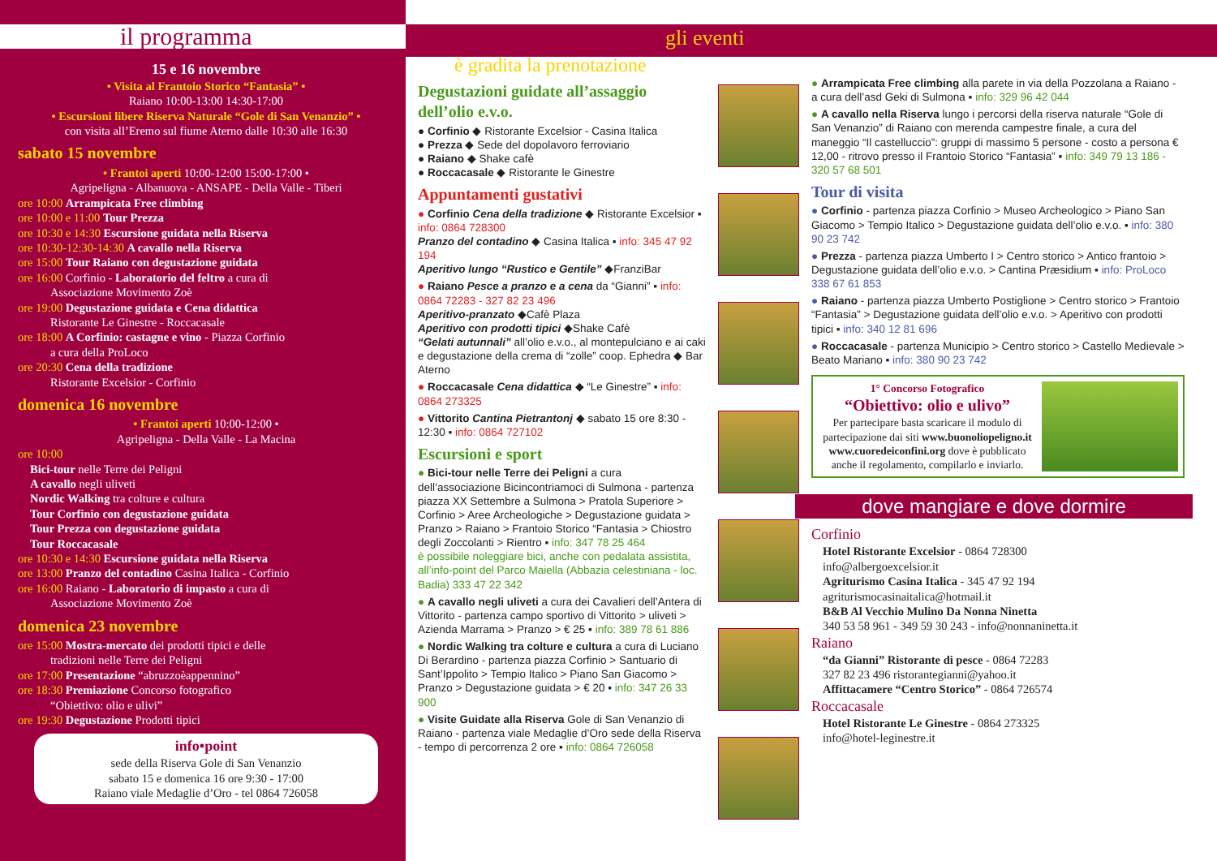il programma
15 e 16 novembre
• Visita al Frantoio Storico “Fantasia” •
Raiano 10:00-13:00 14:30-17:00
• Escursioni libere Riserva Naturale “Gole di San Venanzio” •
con visita all’Eremo sul fiume Aterno dalle 10:30 alle 16:30
sabato 15 novembre
• Frantoi aperti 10:00-12:00 15:00-17:00 •
Agripeligna - Albanuova - ANSAPE - Della Valle - Tiberi
ore 10:00 Arrampicata Free climbing
ore 10:00 e 11:00 Tour Prezza
ore 10:30 e 14:30 Escursione guidata nella Riserva
ore 10:30-12:30-14:30 A cavallo nella Riserva
ore 15:00 Tour Raiano con degustazione guidata
ore 16:00 Corfinio - Laboratorio del feltro a cura di
Associazione Movimento Zoè
ore 19:00 Degustazione guidata e Cena didattica
Ristorante Le Ginestre - Roccacasale
ore 18:00 A Corfinio: castagne e vino - Piazza Corfinio
a cura della ProLoco
ore 20:30 Cena della tradizione
Ristorante Excelsior - Corfinio
domenica 16 novembre
• Frantoi aperti 10:00-12:00 •
Agripeligna - Della Valle - La Macina
ore 10:00
Bici-tour nelle Terre dei Peligni
A cavallo negli uliveti
Nordic Walking tra colture e cultura
Tour Corfinio con degustazione guidata
Tour Prezza con degustazione guidata
Tour Roccacasale
ore 10:30 e 14:30 Escursione guidata nella Riserva
ore 13:00 Pranzo del contadino Casina Italica - Corfinio
ore 16:00 Raiano - Laboratorio di impasto a cura di
Associazione Movimento Zoè
domenica 23 novembre
ore 15:00 Mostra-mercato dei prodotti tipici e delle
tradizioni nelle Terre dei Peligni
ore 17:00 Presentazione “abruzzoèappennino”
ore 18:30 Premiazione Concorso fotografico
“Obiettivo: olio e ulivi”
ore 19:30 Degustazione Prodotti tipici
info•point
sede della Riserva Gole di San Venanzio
sabato 15 e domenica 16 ore 9:30 - 17:00
Raiano viale Medaglie d’Oro - tel 0864 726058
gli eventi
è gradita la prenotazione
Degustazioni guidate all’assaggio dell’olio e.v.o.
● Corfinio ◆ Ristorante Excelsior - Casina Italica
● Prezza ◆ Sede del dopolavoro ferroviario
● Raiano ◆ Shake cafè
● Roccacasale ◆ Ristorante le Ginestre
Appuntamenti gustativi
● Corfinio Cena della tradizione ◆ Ristorante Excelsior ▪ info: 0864 728300
Pranzo del contadino ◆ Casina Italica ▪ info: 345 47 92 194
Aperitivo lungo “Rustico e Gentile” ◆FranziBar
● Raiano Pesce a pranzo e a cena da “Gianni” ▪ info: 0864 72283 - 327 82 23 496
Aperitivo-pranzato ◆Cafè Plaza
Aperitivo con prodotti tipici ◆Shake Cafè
“Gelati autunnali” all’olio e.v.o., al montepulciano e ai caki e degustazione della crema di “zolle” coop. Ephedra ◆ Bar Aterno
● Roccacasale Cena didattica ◆ “Le Ginestre” ▪ info: 0864 273325
● Vittorito Cantina Pietrantonj ◆ sabato 15 ore 8:30 - 12:30 ▪ info: 0864 727102
Escursioni e sport
● Bici-tour nelle Terre dei Peligni a cura dell’associazione Bicincontriamoci di Sulmona - partenza piazza XX Settembre a Sulmona > Pratola Superiore > Corfinio > Aree Archeologiche > Degustazione guidata > Pranzo > Raiano > Frantoio Storico “Fantasia > Chiostro degli Zoccolanti > Rientro ▪ info: 347 78 25 464
è possibile noleggiare bici, anche con pedalata assistita, all’info-point del Parco Maiella (Abbazia celestiniana - loc. Badia) 333 47 22 342
● A cavallo negli uliveti a cura dei Cavalieri dell’Antera di Vittorito - partenza campo sportivo di Vittorito > uliveti > Azienda Marrama > Pranzo > € 25 ▪ info: 389 78 61 886
● Nordic Walking tra colture e cultura a cura di Luciano Di Berardino - partenza piazza Corfinio > Santuario di Sant’Ippolito > Tempio Italico > Piano San Giacomo > Pranzo > Degustazione guidata > € 20 ▪ info: 347 26 33 900
● Visite Guidate alla Riserva Gole di San Venanzio di Raiano - partenza viale Medaglie d’Oro sede della Riserva - tempo di percorrenza 2 ore ▪ info: 0864 726058
● Arrampicata Free climbing alla parete in via della Pozzolana a Raiano - a cura dell’asd Geki di Sulmona ▪ info: 329 96 42 044
● A cavallo nella Riserva lungo i percorsi della riserva naturale “Gole di San Venanzio” di Raiano con merenda campestre finale, a cura del maneggio “Il castelluccio”: gruppi di massimo 5 persone - costo a persona € 12,00 - ritrovo presso il Frantoio Storico “Fantasia” ▪ info: 349 79 13 186 - 320 57 68 501
Tour di visita
● Corfinio - partenza piazza Corfinio > Museo Archeologico > Piano San Giacomo > Tempio Italico > Degustazione guidata dell’olio e.v.o. ▪ info: 380 90 23 742
● Prezza - partenza piazza Umberto I > Centro storico > Antico frantoio > Degustazione guidata dell’olio e.v.o. > Cantina Præsidium ▪ info: ProLoco 338 67 61 853
● Raiano - partenza piazza Umberto Postiglione > Centro storico > Frantoio “Fantasia” > Degustazione guidata dell’olio e.v.o. > Aperitivo con prodotti tipici ▪ info: 340 12 81 696
● Roccacasale - partenza Municipio > Centro storico > Castello Medievale > Beato Mariano ▪ info: 380 90 23 742
1° Concorso Fotografico
“Obiettivo: olio e ulivo”
Per partecipare basta scaricare il modulo di partecipazione dai siti www.buonoliopeligno.it www.cuoredeiconfini.org dove è pubblicato anche il regolamento, compilarlo e inviarlo.
dove mangiare e dove dormire
Corfinio
Hotel Ristorante Excelsior - 0864 728300
info@albergoexcelsior.it
Agriturismo Casina Italica - 345 47 92 194
agriturismocasinaitalica@hotmail.it
B&B Al Vecchio Mulino Da Nonna Ninetta
340 53 58 961 - 349 59 30 243 - info@nonnaninetta.it
Raiano
“da Gianni” Ristorante di pesce - 0864 72283
327 82 23 496 ristorantegianni@yahoo.it
Affittacamere “Centro Storico” - 0864 726574
Roccacasale
Hotel Ristorante Le Ginestre - 0864 273325
info@hotel-leginestre.it